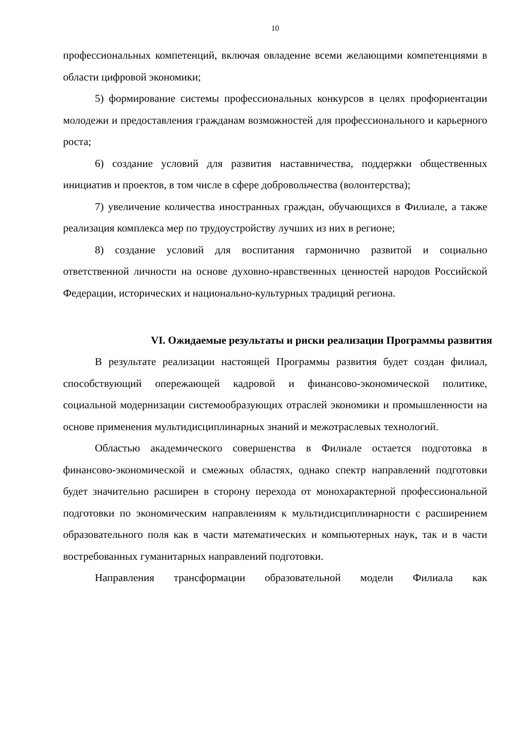10
профессиональных компетенций, включая овладение всеми желающими компетенциями в области цифровой экономики;
5) формирование системы профессиональных конкурсов в целях профориентации молодежи и предоставления гражданам возможностей для профессионального и карьерного роста;
6) создание условий для развития наставничества, поддержки общественных инициатив и проектов, в том числе в сфере добровольчества (волонтерства);
7) увеличение количества иностранных граждан, обучающихся в Филиале, а также реализация комплекса мер по трудоустройству лучших из них в регионе;
8) создание условий для воспитания гармонично развитой и социально ответственной личности на основе духовно-нравственных ценностей народов Российской Федерации, исторических и национально-культурных традиций региона.
VI. Ожидаемые результаты и риски реализации Программы развития
В результате реализации настоящей Программы развития будет создан филиал, способствующий опережающей кадровой и финансово-экономической политике, социальной модернизации системообразующих отраслей экономики и промышленности на основе применения мультидисциплинарных знаний и межотраслевых технологий.
Областью академического совершенства в Филиале остается подготовка в финансово-экономической и смежных областях, однако спектр направлений подготовки будет значительно расширен в сторону перехода от монохарактерной профессиональной подготовки по экономическим направлениям к мультидисциплинарности с расширением образовательного поля как в части математических и компьютерных наук, так и в части востребованных гуманитарных направлений подготовки.
Направления трансформации образовательной модели Филиала как